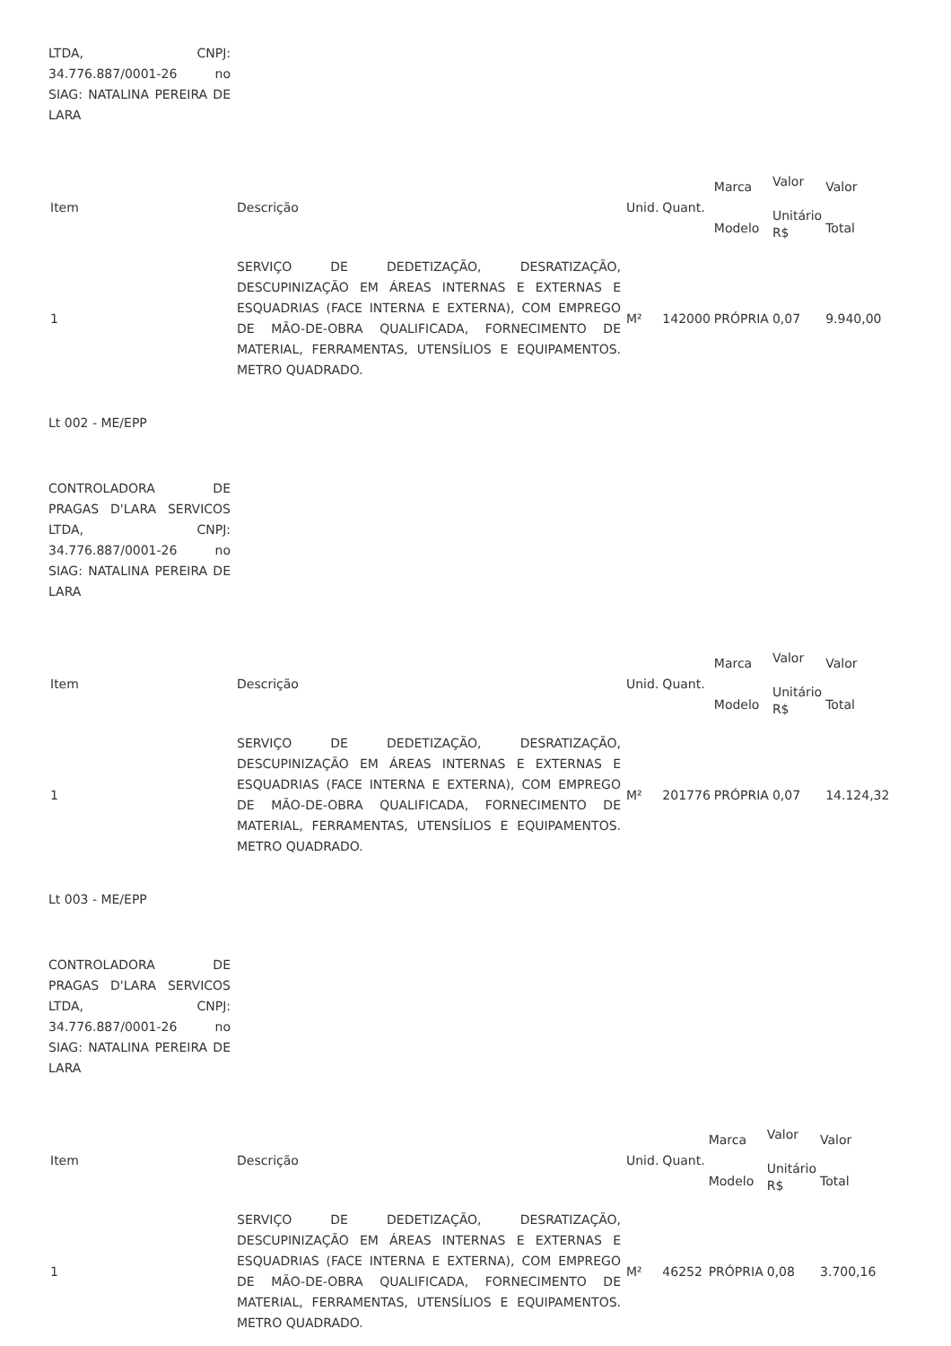LTDA, CNPJ: 34.776.887/0001-26 no SIAG: NATALINA PEREIRA DE LARA
| Item | Descrição | Unid. | Quant. | Marca Modelo | Valor Unitário R$ | Valor Total |
| 1 | SERVIÇO DE DEDETIZAÇÃO, DESRATIZAÇÃO, DESCUPINIZAÇÃO EM ÁREAS INTERNAS E EXTERNAS E ESQUADRIAS (FACE INTERNA E EXTERNA), COM EMPREGO DE MÃO-DE-OBRA QUALIFICADA, FORNECIMENTO DE MATERIAL, FERRAMENTAS, UTENSÍLIOS E EQUIPAMENTOS. METRO QUADRADO. | M² | 142000 | PRÓPRIA | 0,07 | 9.940,00 |
Lt 002 - ME/EPP
CONTROLADORA DE PRAGAS D'LARA SERVICOS LTDA, CNPJ: 34.776.887/0001-26 no SIAG: NATALINA PEREIRA DE LARA
| Item | Descrição | Unid. | Quant. | Marca Modelo | Valor Unitário R$ | Valor Total |
| 1 | SERVIÇO DE DEDETIZAÇÃO, DESRATIZAÇÃO, DESCUPINIZAÇÃO EM ÁREAS INTERNAS E EXTERNAS E ESQUADRIAS (FACE INTERNA E EXTERNA), COM EMPREGO DE MÃO-DE-OBRA QUALIFICADA, FORNECIMENTO DE MATERIAL, FERRAMENTAS, UTENSÍLIOS E EQUIPAMENTOS. METRO QUADRADO. | M² | 201776 | PRÓPRIA | 0,07 | 14.124,32 |
Lt 003 - ME/EPP
CONTROLADORA DE PRAGAS D'LARA SERVICOS LTDA, CNPJ: 34.776.887/0001-26 no SIAG: NATALINA PEREIRA DE LARA
| Item | Descrição | Unid. | Quant. | Marca Modelo | Valor Unitário R$ | Valor Total |
| 1 | SERVIÇO DE DEDETIZAÇÃO, DESRATIZAÇÃO, DESCUPINIZAÇÃO EM ÁREAS INTERNAS E EXTERNAS E ESQUADRIAS (FACE INTERNA E EXTERNA), COM EMPREGO DE MÃO-DE-OBRA QUALIFICADA, FORNECIMENTO DE MATERIAL, FERRAMENTAS, UTENSÍLIOS E EQUIPAMENTOS. METRO QUADRADO. | M² | 46252 | PRÓPRIA | 0,08 | 3.700,16 |